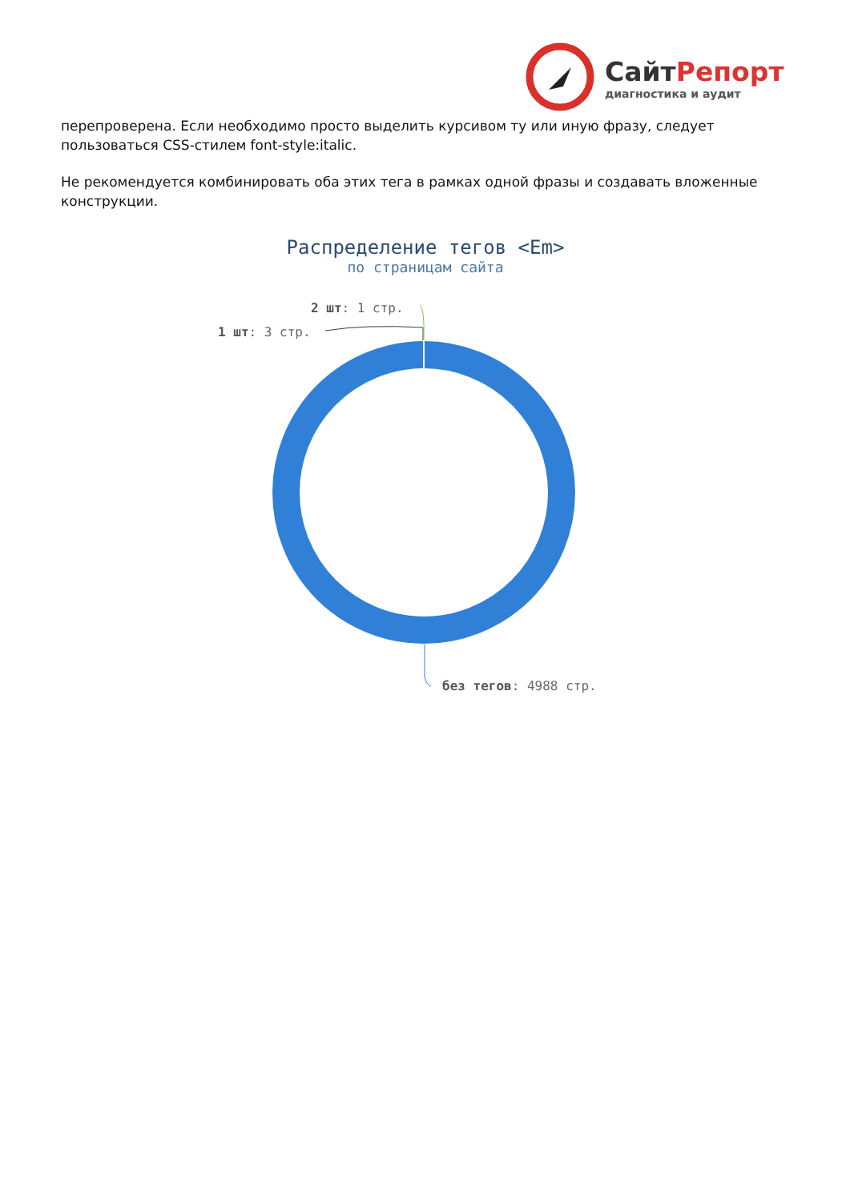СайтРепорт
диагностика и аудит
перепроверена. Если необходимо просто выделить курсивом ту или иную фразу, следует пользоваться CSS-стилем font-style:italic.
Не рекомендуется комбинировать оба этих тега в рамках одной фразы и создавать вложенные конструкции.
Распределение тегов <Em>
по страницам сайта
2 шт: 1 стр.
1 шт: 3 стр.
без тегов: 4988 стр.